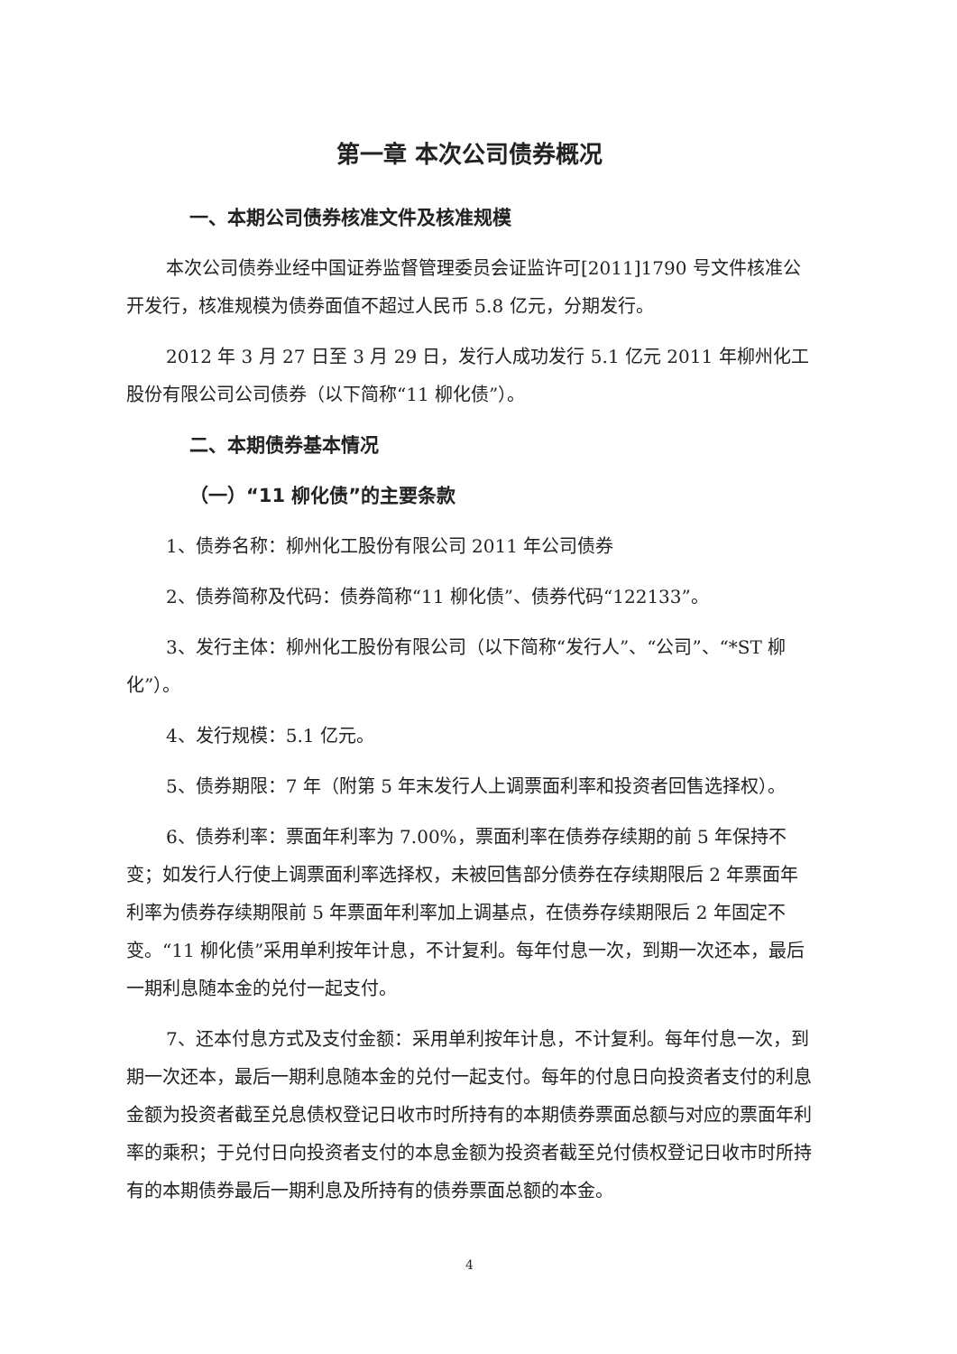第一章 本次公司债券概况
一、本期公司债券核准文件及核准规模
本次公司债券业经中国证券监督管理委员会证监许可[2011]1790 号文件核准公开发行，核准规模为债券面值不超过人民币 5.8 亿元，分期发行。
2012 年 3 月 27 日至 3 月 29 日，发行人成功发行 5.1 亿元 2011 年柳州化工股份有限公司公司债券（以下简称“11 柳化债”）。
二、本期债券基本情况
（一）“11 柳化债”的主要条款
1、债券名称：柳州化工股份有限公司 2011 年公司债券
2、债券简称及代码：债券简称“11 柳化债”、债券代码“122133”。
3、发行主体：柳州化工股份有限公司（以下简称“发行人”、“公司”、“*ST 柳化”）。
4、发行规模：5.1 亿元。
5、债券期限：7 年（附第 5 年末发行人上调票面利率和投资者回售选择权）。
6、债券利率：票面年利率为 7.00%，票面利率在债券存续期的前 5 年保持不变；如发行人行使上调票面利率选择权，未被回售部分债券在存续期限后 2 年票面年利率为债券存续期限前 5 年票面年利率加上调基点，在债券存续期限后 2 年固定不变。“11 柳化债”采用单利按年计息，不计复利。每年付息一次，到期一次还本，最后一期利息随本金的兑付一起支付。
7、还本付息方式及支付金额：采用单利按年计息，不计复利。每年付息一次，到期一次还本，最后一期利息随本金的兑付一起支付。每年的付息日向投资者支付的利息金额为投资者截至兑息债权登记日收市时所持有的本期债券票面总额与对应的票面年利率的乘积；于兑付日向投资者支付的本息金额为投资者截至兑付债权登记日收市时所持有的本期债券最后一期利息及所持有的债券票面总额的本金。
4